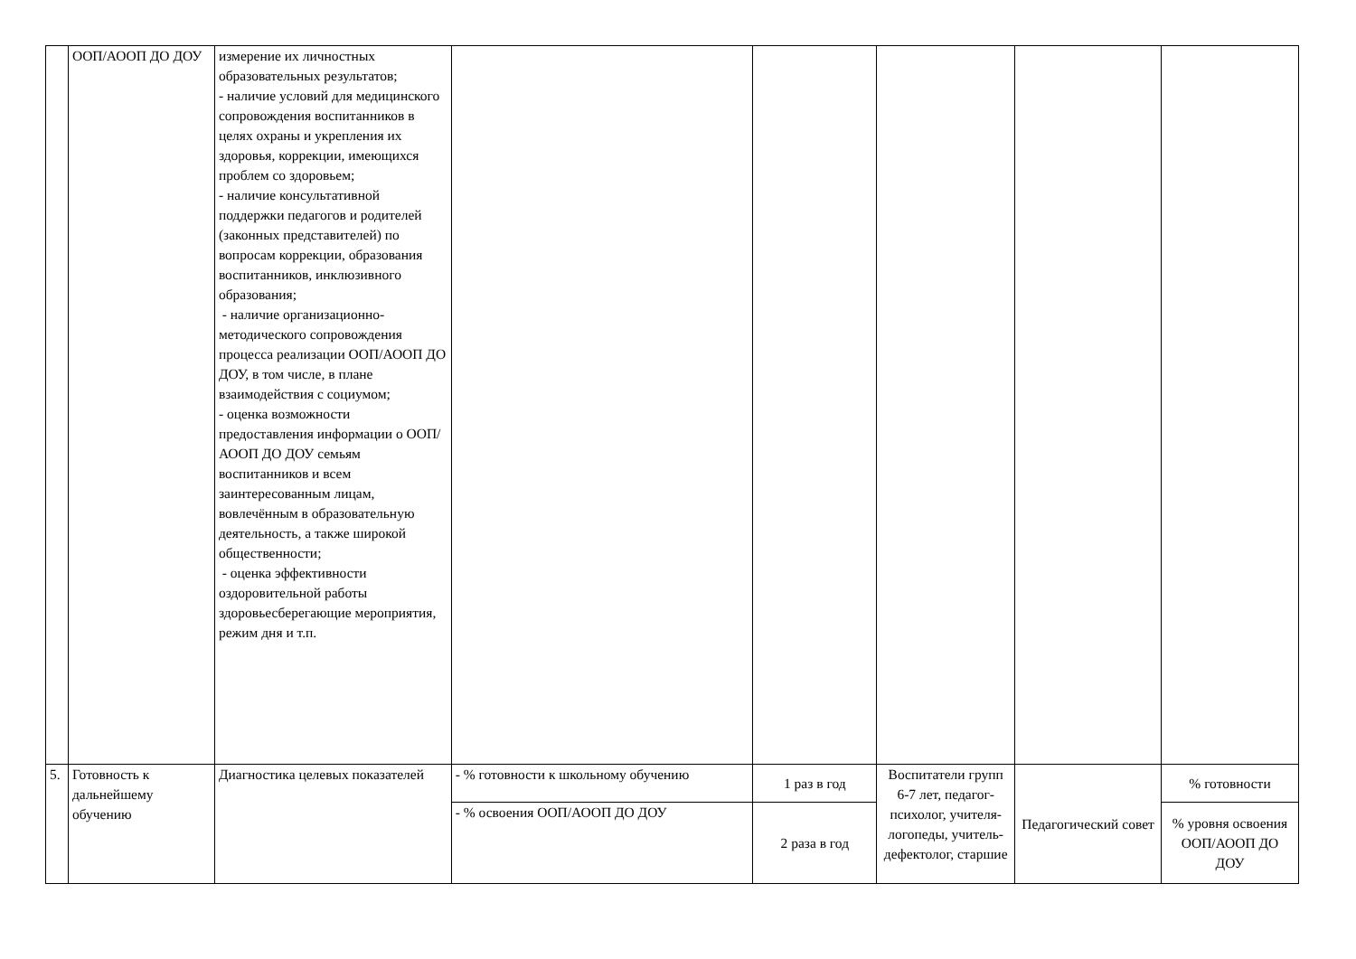| | ООП/АООП ДО ДОУ | измерение их личностных образовательных результатов; - наличие условий для медицинского сопровождения воспитанников в целях охраны и укрепления их здоровья, коррекции, имеющихся проблем со здоровьем; - наличие консультативной поддержки педагогов и родителей (законных представителей) по вопросам коррекции, образования воспитанников, инклюзивного образования; - наличие организационно-методического сопровождения процесса реализации ООП/АООП ДО ДОУ, в том числе, в плане взаимодействия с социумом; - оценка возможности предоставления информации о ООП/АООП ДО ДОУ семьям воспитанников и всем заинтересованным лицам, вовлечённым в образовательную деятельность, а также широкой общественности; - оценка эффективности оздоровительной работы здоровьесберегающие мероприятия, режим дня и т.п. | | | | | |
| 5. | Готовность к дальнейшему обучению | Диагностика целевых показателей | - % готовности к школьному обучению | 1 раз в год | Воспитатели групп 6-7 лет, педагог-психолог, учителя-логопеды, учитель-дефектолог, старшие | Педагогический совет | % готовности |
| | | | - % освоения ООП/АООП ДО ДОУ | 2 раза в год | | | % уровня освоения ООП/АООП ДО ДОУ |